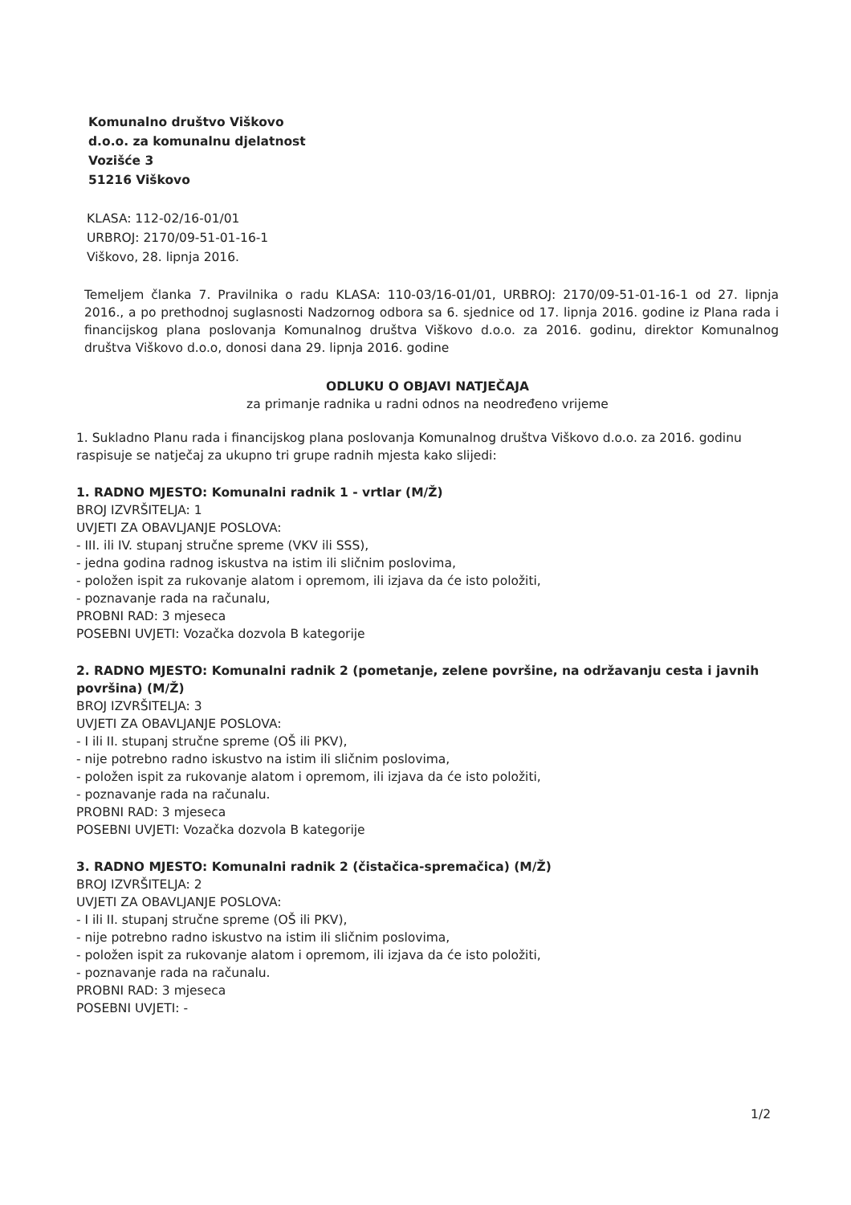Komunalno društvo Viškovo
d.o.o. za komunalnu djelatnost
Vozišće 3
51216 Viškovo
KLASA: 112-02/16-01/01
URBROJ: 2170/09-51-01-16-1
Viškovo, 28. lipnja 2016.
Temeljem članka 7. Pravilnika o radu KLASA: 110-03/16-01/01, URBROJ: 2170/09-51-01-16-1 od 27. lipnja 2016., a po prethodnoj suglasnosti Nadzornog odbora sa 6. sjednice od 17. lipnja 2016. godine iz Plana rada i financijskog plana poslovanja Komunalnog društva Viškovo d.o.o. za 2016. godinu, direktor Komunalnog društva Viškovo d.o.o, donosi dana 29. lipnja 2016. godine
ODLUKU O OBJAVI NATJEČAJA
za primanje radnika u radni odnos na neodređeno vrijeme
1. Sukladno Planu rada i financijskog plana poslovanja Komunalnog društva Viškovo d.o.o. za 2016. godinu raspisuje se natječaj za ukupno tri grupe radnih mjesta kako slijedi:
1. RADNO MJESTO: Komunalni radnik 1 - vrtlar (M/Ž)
BROJ IZVRŠITELJA: 1
UVJETI ZA OBAVLJANJE POSLOVA:
- III. ili IV. stupanj stručne spreme (VKV ili SSS),
- jedna godina radnog iskustva na istim ili sličnim poslovima,
- položen ispit za rukovanje alatom i opremom, ili izjava da će isto položiti,
- poznavanje rada na računalu,
PROBNI RAD: 3 mjeseca
POSEBNI UVJETI: Vozačka dozvola B kategorije
2. RADNO MJESTO: Komunalni radnik 2 (pometanje, zelene površine, na održavanju cesta i javnih površina) (M/Ž)
BROJ IZVRŠITELJA: 3
UVJETI ZA OBAVLJANJE POSLOVA:
- I ili II. stupanj stručne spreme (OŠ ili PKV),
- nije potrebno radno iskustvo na istim ili sličnim poslovima,
- položen ispit za rukovanje alatom i opremom, ili izjava da će isto položiti,
- poznavanje rada na računalu.
PROBNI RAD: 3 mjeseca
POSEBNI UVJETI: Vozačka dozvola B kategorije
3. RADNO MJESTO: Komunalni radnik 2 (čistačica-spremačica) (M/Ž)
BROJ IZVRŠITELJA: 2
UVJETI ZA OBAVLJANJE POSLOVA:
- I ili II. stupanj stručne spreme (OŠ ili PKV),
- nije potrebno radno iskustvo na istim ili sličnim poslovima,
- položen ispit za rukovanje alatom i opremom, ili izjava da će isto položiti,
- poznavanje rada na računalu.
PROBNI RAD: 3 mjeseca
POSEBNI UVJETI: -
1/2